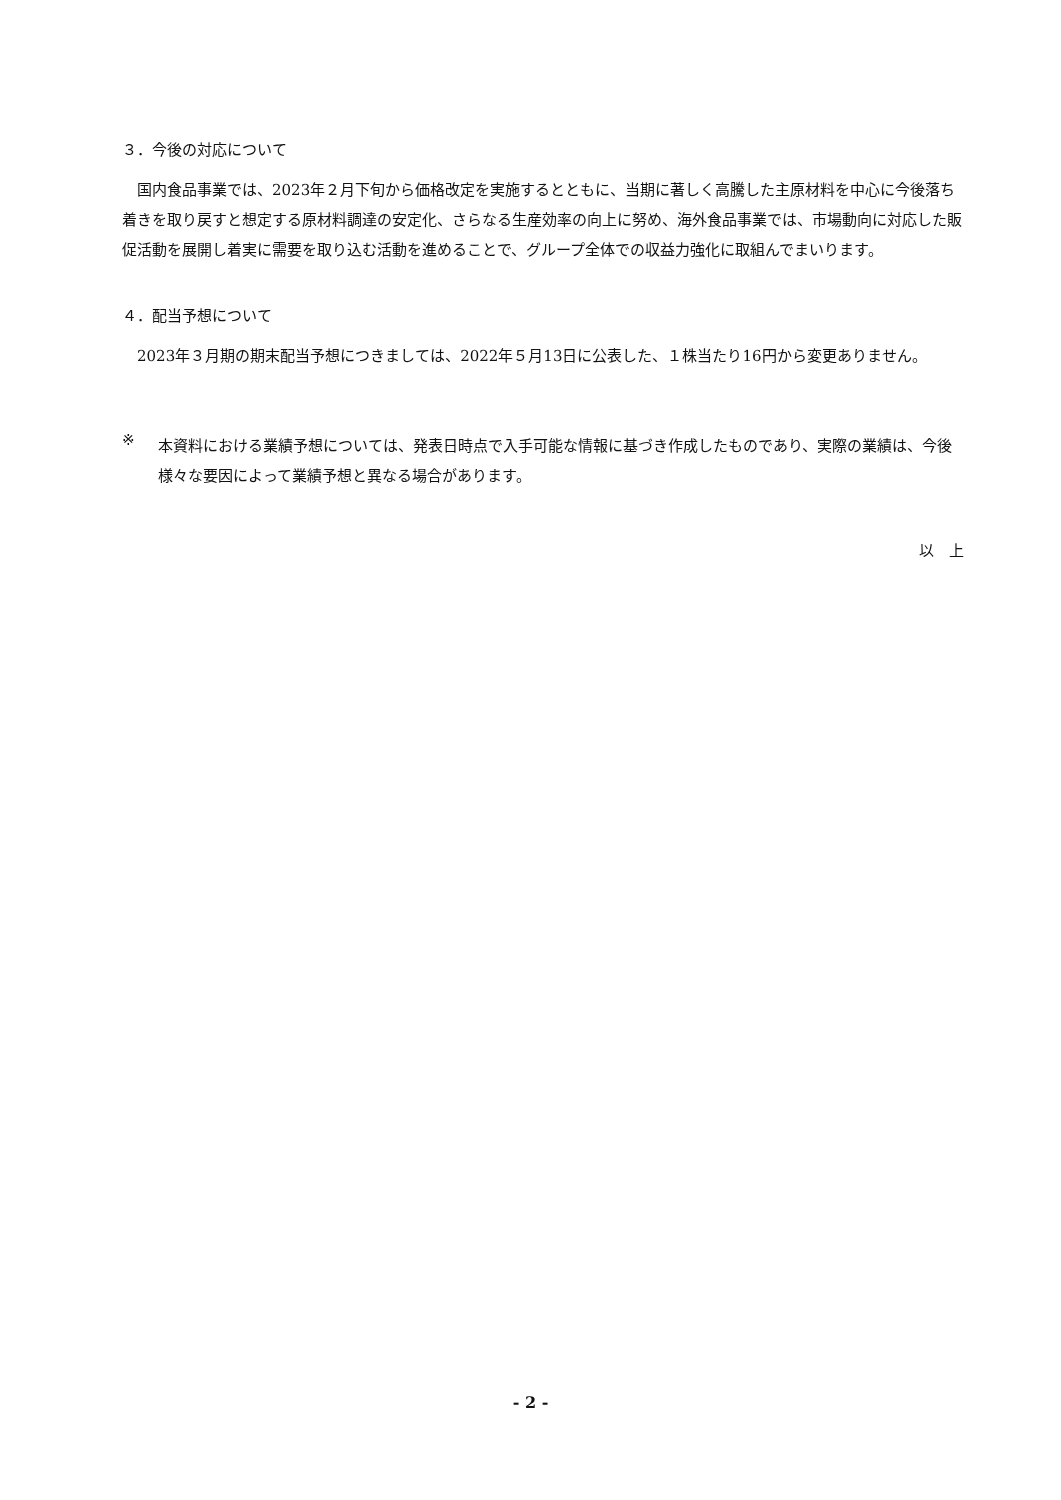３．今後の対応について
国内食品事業では、2023年２月下旬から価格改定を実施するとともに、当期に著しく高騰した主原材料を中心に今後落ち着きを取り戻すと想定する原材料調達の安定化、さらなる生産効率の向上に努め、海外食品事業では、市場動向に対応した販促活動を展開し着実に需要を取り込む活動を進めることで、グループ全体での収益力強化に取組んでまいります。
４．配当予想について
2023年３月期の期末配当予想につきましては、2022年５月13日に公表した、１株当たり16円から変更ありません。
※
本資料における業績予想については、発表日時点で入手可能な情報に基づき作成したものであり、実際の業績は、今後様々な要因によって業績予想と異なる場合があります。
以　上
- 2 -